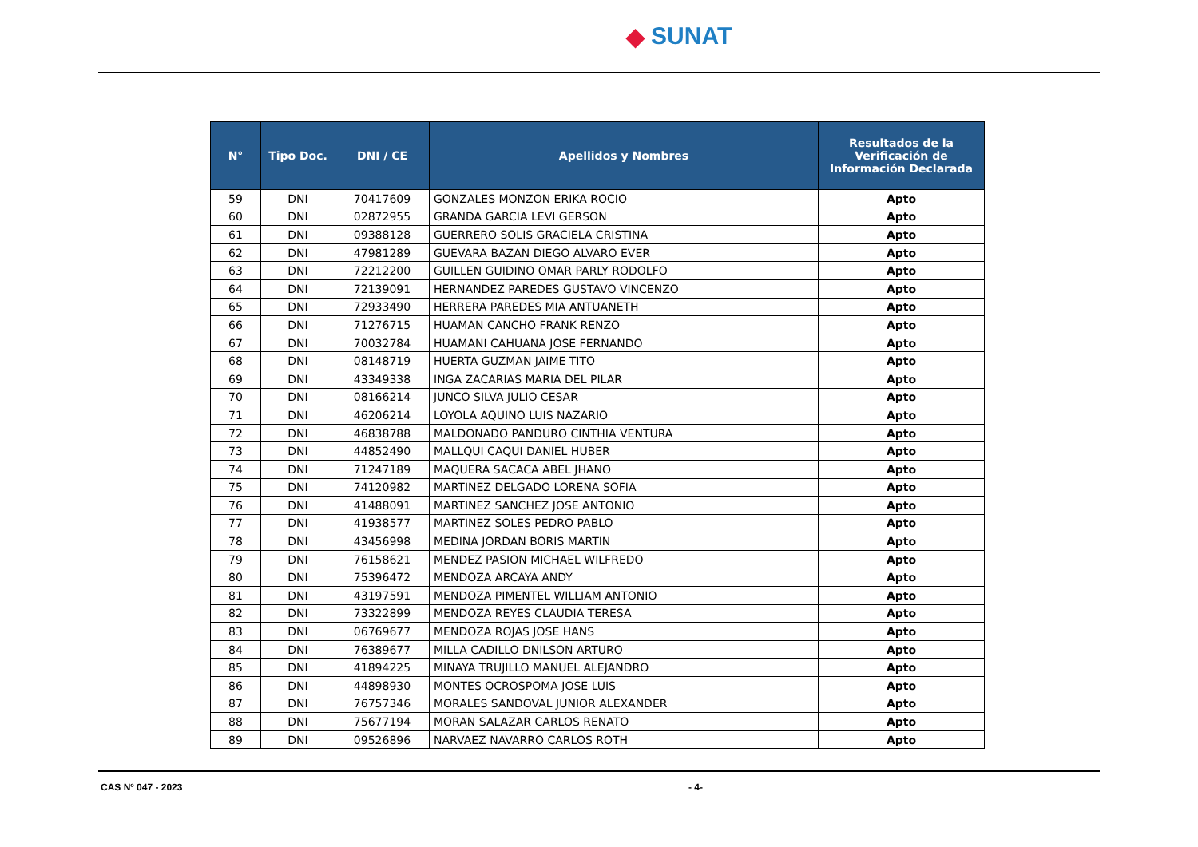◆ SUNAT
| N° | Tipo Doc. | DNI / CE | Apellidos y Nombres | Resultados de la Verificación de Información Declarada |
| --- | --- | --- | --- | --- |
| 59 | DNI | 70417609 | GONZALES MONZON ERIKA ROCIO | Apto |
| 60 | DNI | 02872955 | GRANDA GARCIA LEVI GERSON | Apto |
| 61 | DNI | 09388128 | GUERRERO SOLIS GRACIELA CRISTINA | Apto |
| 62 | DNI | 47981289 | GUEVARA BAZAN DIEGO ALVARO EVER | Apto |
| 63 | DNI | 72212200 | GUILLEN GUIDINO OMAR PARLY RODOLFO | Apto |
| 64 | DNI | 72139091 | HERNANDEZ PAREDES GUSTAVO VINCENZO | Apto |
| 65 | DNI | 72933490 | HERRERA PAREDES MIA ANTUANETH | Apto |
| 66 | DNI | 71276715 | HUAMAN CANCHO FRANK RENZO | Apto |
| 67 | DNI | 70032784 | HUAMANI CAHUANA JOSE FERNANDO | Apto |
| 68 | DNI | 08148719 | HUERTA GUZMAN JAIME TITO | Apto |
| 69 | DNI | 43349338 | INGA ZACARIAS MARIA DEL PILAR | Apto |
| 70 | DNI | 08166214 | JUNCO SILVA JULIO CESAR | Apto |
| 71 | DNI | 46206214 | LOYOLA AQUINO LUIS NAZARIO | Apto |
| 72 | DNI | 46838788 | MALDONADO PANDURO CINTHIA VENTURA | Apto |
| 73 | DNI | 44852490 | MALLQUI CAQUI DANIEL HUBER | Apto |
| 74 | DNI | 71247189 | MAQUERA SACACA ABEL JHANO | Apto |
| 75 | DNI | 74120982 | MARTINEZ DELGADO LORENA SOFIA | Apto |
| 76 | DNI | 41488091 | MARTINEZ SANCHEZ JOSE ANTONIO | Apto |
| 77 | DNI | 41938577 | MARTINEZ SOLES PEDRO PABLO | Apto |
| 78 | DNI | 43456998 | MEDINA JORDAN BORIS MARTIN | Apto |
| 79 | DNI | 76158621 | MENDEZ PASION MICHAEL WILFREDO | Apto |
| 80 | DNI | 75396472 | MENDOZA ARCAYA ANDY | Apto |
| 81 | DNI | 43197591 | MENDOZA PIMENTEL WILLIAM ANTONIO | Apto |
| 82 | DNI | 73322899 | MENDOZA REYES CLAUDIA TERESA | Apto |
| 83 | DNI | 06769677 | MENDOZA ROJAS JOSE HANS | Apto |
| 84 | DNI | 76389677 | MILLA CADILLO DNILSON ARTURO | Apto |
| 85 | DNI | 41894225 | MINAYA TRUJILLO MANUEL ALEJANDRO | Apto |
| 86 | DNI | 44898930 | MONTES OCROSPOMA JOSE LUIS | Apto |
| 87 | DNI | 76757346 | MORALES SANDOVAL JUNIOR ALEXANDER | Apto |
| 88 | DNI | 75677194 | MORAN SALAZAR CARLOS RENATO | Apto |
| 89 | DNI | 09526896 | NARVAEZ NAVARRO CARLOS ROTH | Apto |
CAS Nº 047 - 2023 - 4-